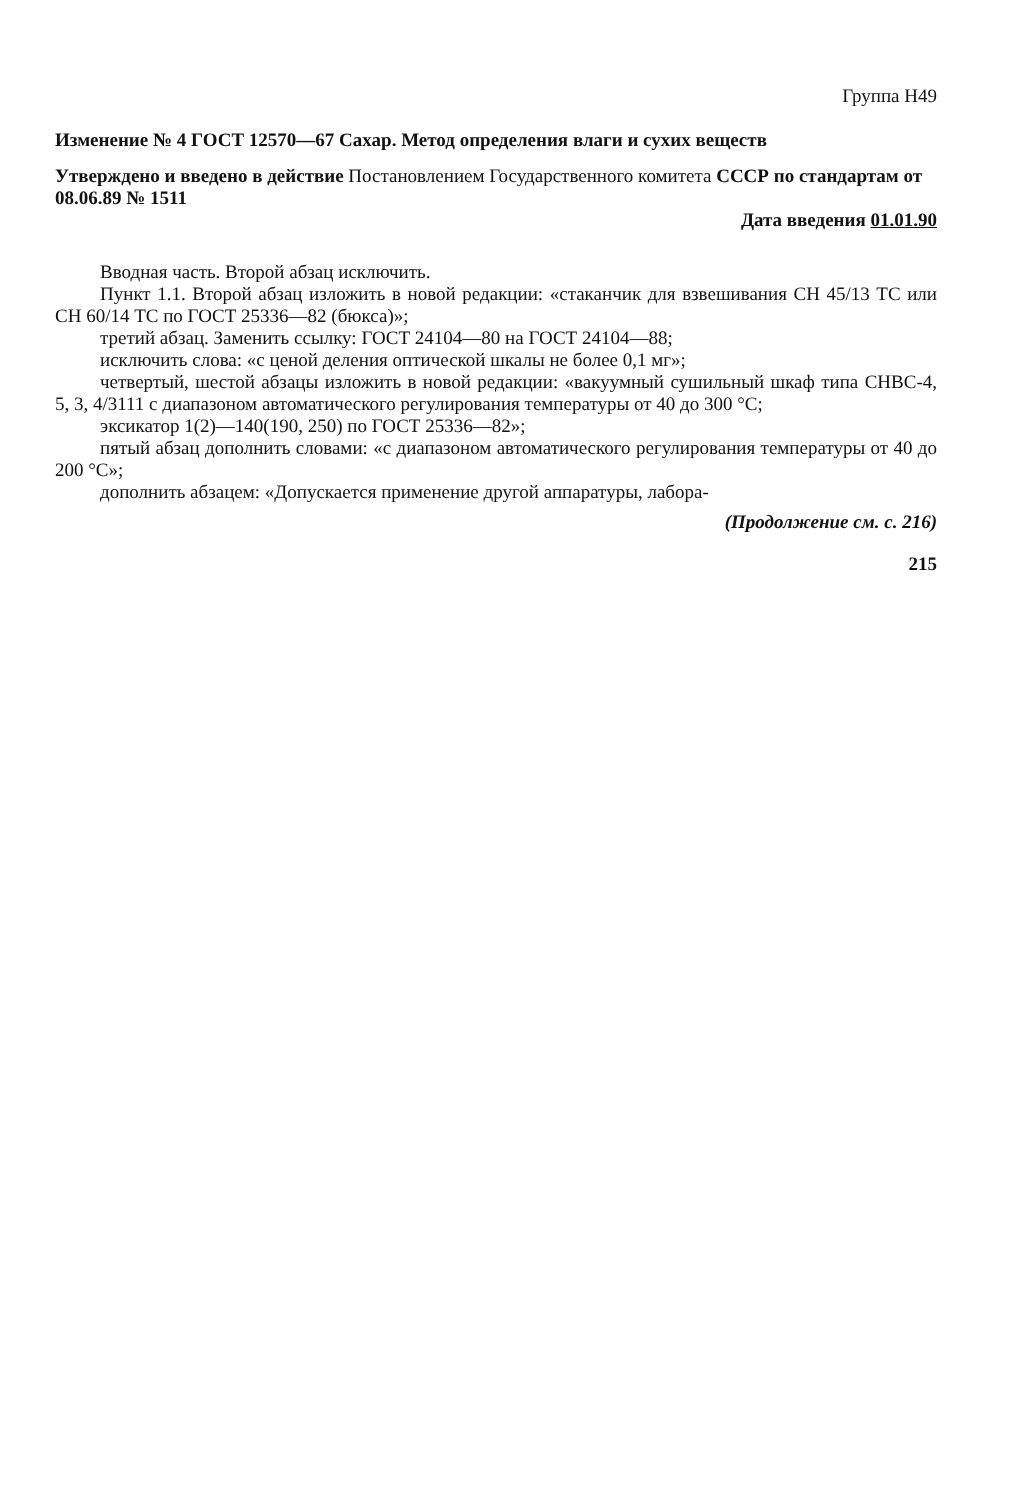Группа Н49
Изменение № 4 ГОСТ 12570—67 Сахар. Метод определения влаги и сухих веществ
Утверждено и введено в действие Постановлением Государственного комитета СССР по стандартам от 08.06.89 № 1511
Дата введения 01.01.90
Вводная часть. Второй абзац исключить.
Пункт 1.1. Второй абзац изложить в новой редакции: «стаканчик для взвешивания СН 45/13 ТС или СН 60/14 ТС по ГОСТ 25336—82 (бюкса)»;
третий абзац. Заменить ссылку: ГОСТ 24104—80 на ГОСТ 24104—88;
исключить слова: «с ценой деления оптической шкалы не более 0,1 мг»;
четвертый, шестой абзацы изложить в новой редакции: «вакуумный сушильный шкаф типа СНВС-4, 5, 3, 4/3111 с диапазоном автоматического регулирования температуры от 40 до 300 °С;
эксикатор 1(2)—140(190, 250) по ГОСТ 25336—82»;
пятый абзац дополнить словами: «с диапазоном автоматического регулирования температуры от 40 до 200 °С»;
дополнить абзацем: «Допускается применение другой аппаратуры, лабора-
(Продолжение см. с. 216)
215